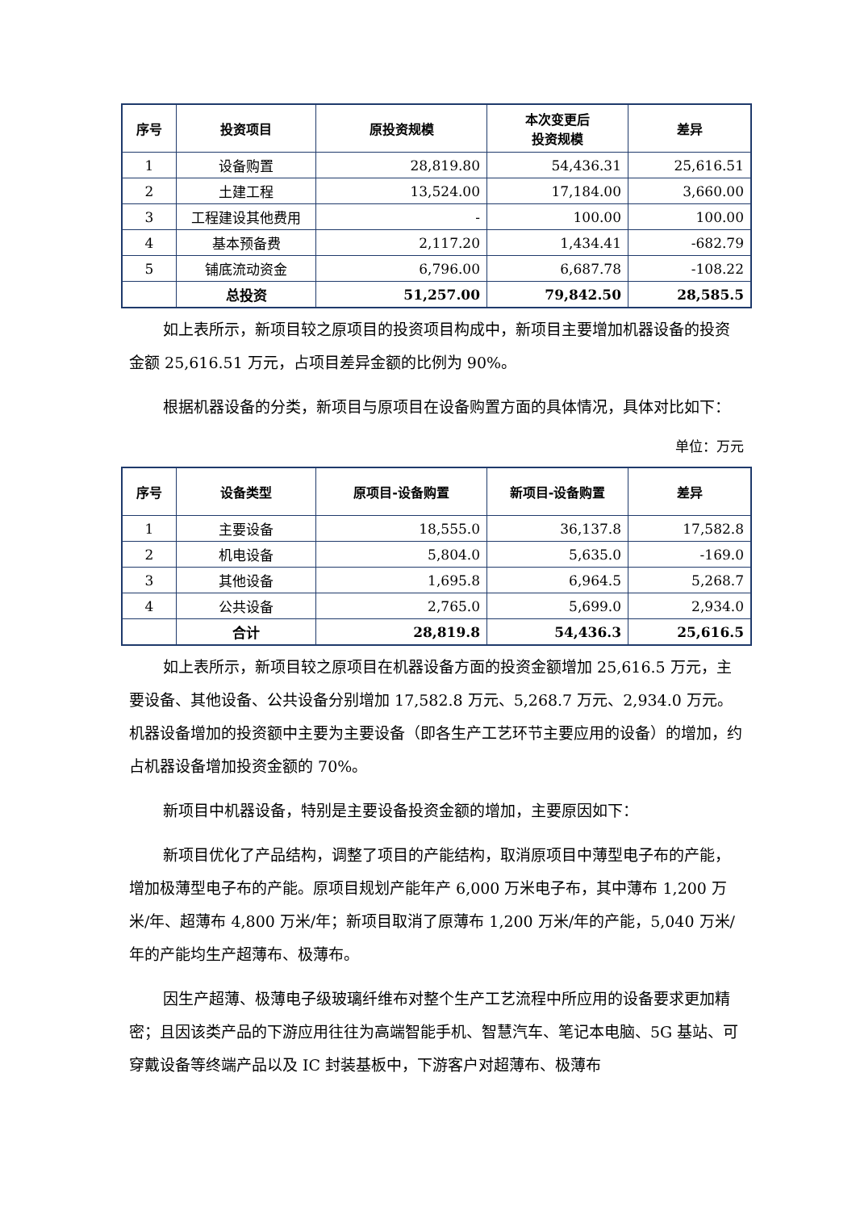| 序号 | 投资项目 | 原投资规模 | 本次变更后 投资规模 | 差异 |
| --- | --- | --- | --- | --- |
| 1 | 设备购置 | 28,819.80 | 54,436.31 | 25,616.51 |
| 2 | 土建工程 | 13,524.00 | 17,184.00 | 3,660.00 |
| 3 | 工程建设其他费用 | - | 100.00 | 100.00 |
| 4 | 基本预备费 | 2,117.20 | 1,434.41 | -682.79 |
| 5 | 铺底流动资金 | 6,796.00 | 6,687.78 | -108.22 |
| | 总投资 | 51,257.00 | 79,842.50 | 28,585.5 |
如上表所示，新项目较之原项目的投资项目构成中，新项目主要增加机器设备的投资金额 25,616.51 万元，占项目差异金额的比例为 90%。
根据机器设备的分类，新项目与原项目在设备购置方面的具体情况，具体对比如下：
单位：万元
| 序号 | 设备类型 | 原项目-设备购置 | 新项目-设备购置 | 差异 |
| --- | --- | --- | --- | --- |
| 1 | 主要设备 | 18,555.0 | 36,137.8 | 17,582.8 |
| 2 | 机电设备 | 5,804.0 | 5,635.0 | -169.0 |
| 3 | 其他设备 | 1,695.8 | 6,964.5 | 5,268.7 |
| 4 | 公共设备 | 2,765.0 | 5,699.0 | 2,934.0 |
| | 合计 | 28,819.8 | 54,436.3 | 25,616.5 |
如上表所示，新项目较之原项目在机器设备方面的投资金额增加 25,616.5 万元，主要设备、其他设备、公共设备分别增加 17,582.8 万元、5,268.7 万元、2,934.0 万元。机器设备增加的投资额中主要为主要设备（即各生产工艺环节主要应用的设备）的增加，约占机器设备增加投资金额的 70%。
新项目中机器设备，特别是主要设备投资金额的增加，主要原因如下：
新项目优化了产品结构，调整了项目的产能结构，取消原项目中薄型电子布的产能，增加极薄型电子布的产能。原项目规划产能年产 6,000 万米电子布，其中薄布 1,200 万米/年、超薄布 4,800 万米/年；新项目取消了原薄布 1,200 万米/年的产能，5,040 万米/年的产能均生产超薄布、极薄布。
因生产超薄、极薄电子级玻璃纤维布对整个生产工艺流程中所应用的设备要求更加精密；且因该类产品的下游应用往往为高端智能手机、智慧汽车、笔记本电脑、5G 基站、可穿戴设备等终端产品以及 IC 封装基板中，下游客户对超薄布、极薄布